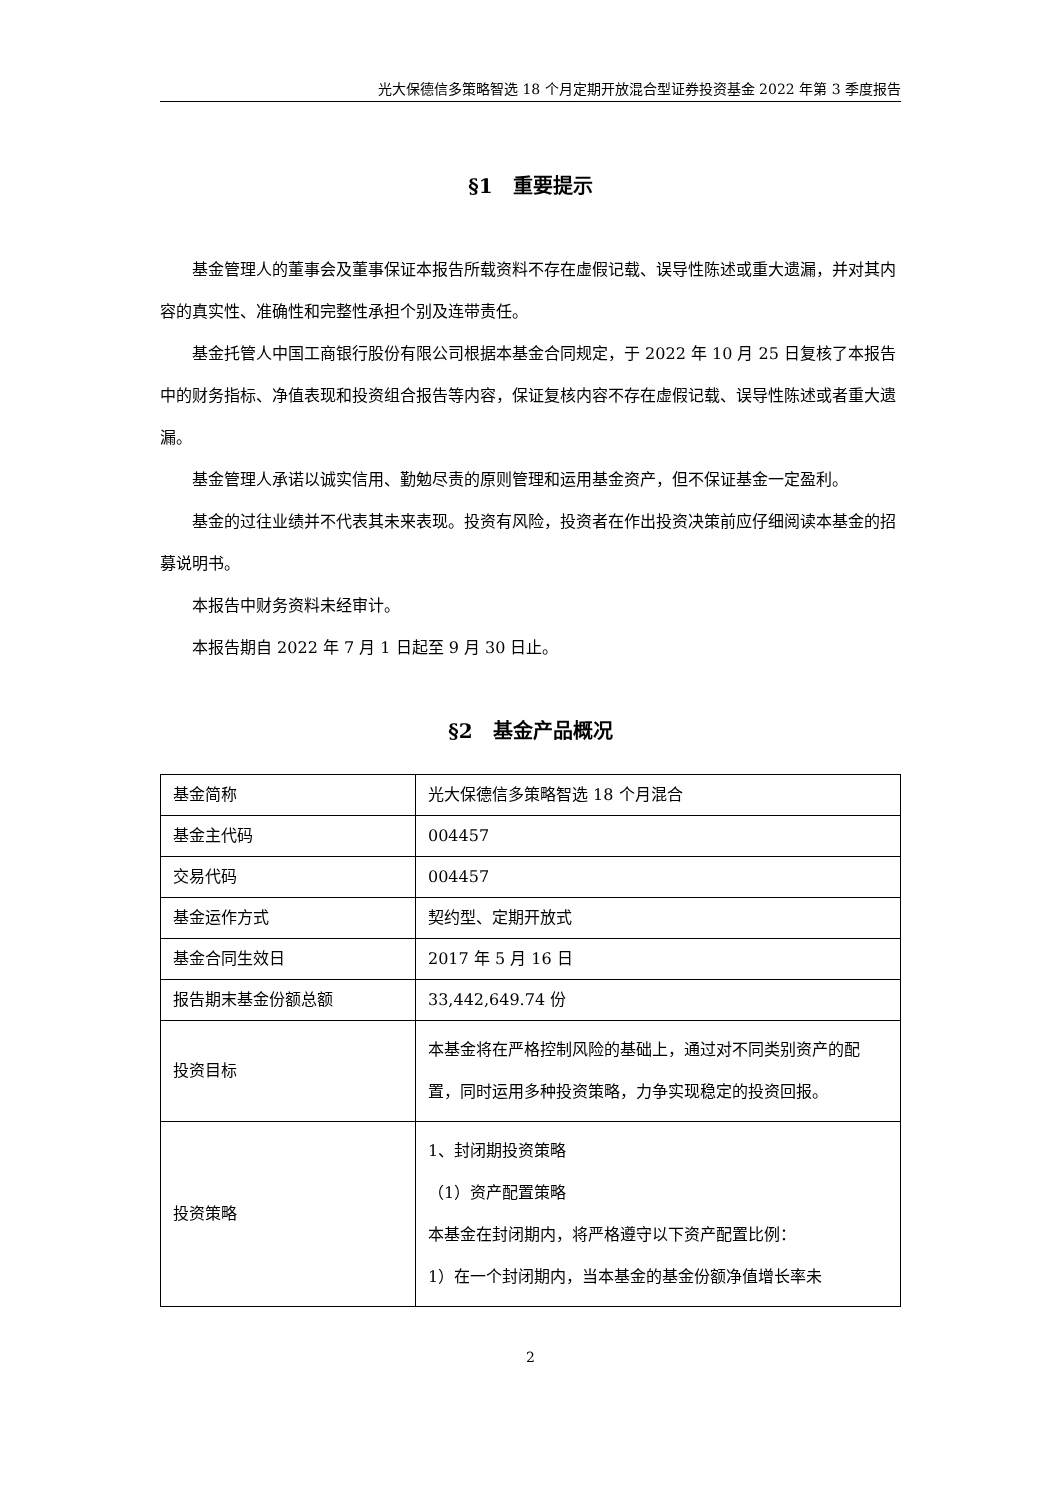光大保德信多策略智选 18 个月定期开放混合型证券投资基金 2022 年第 3 季度报告
§1　重要提示
基金管理人的董事会及董事保证本报告所载资料不存在虚假记载、误导性陈述或重大遗漏，并对其内容的真实性、准确性和完整性承担个别及连带责任。
基金托管人中国工商银行股份有限公司根据本基金合同规定，于 2022 年 10 月 25 日复核了本报告中的财务指标、净值表现和投资组合报告等内容，保证复核内容不存在虚假记载、误导性陈述或者重大遗漏。
基金管理人承诺以诚实信用、勤勉尽责的原则管理和运用基金资产，但不保证基金一定盈利。
基金的过往业绩并不代表其未来表现。投资有风险，投资者在作出投资决策前应仔细阅读本基金的招募说明书。
本报告中财务资料未经审计。
本报告期自 2022 年 7 月 1 日起至 9 月 30 日止。
§2　基金产品概况
| 基金简称 | 光大保德信多策略智选 18 个月混合 |
| 基金主代码 | 004457 |
| 交易代码 | 004457 |
| 基金运作方式 | 契约型、定期开放式 |
| 基金合同生效日 | 2017 年 5 月 16 日 |
| 报告期末基金份额总额 | 33,442,649.74 份 |
| 投资目标 | 本基金将在严格控制风险的基础上，通过对不同类别资产的配置，同时运用多种投资策略，力争实现稳定的投资回报。 |
| 投资策略 | 1、封闭期投资策略 （1）资产配置策略 本基金在封闭期内，将严格遵守以下资产配置比例： 1）在一个封闭期内，当本基金的基金份额净值增长率未 |
2